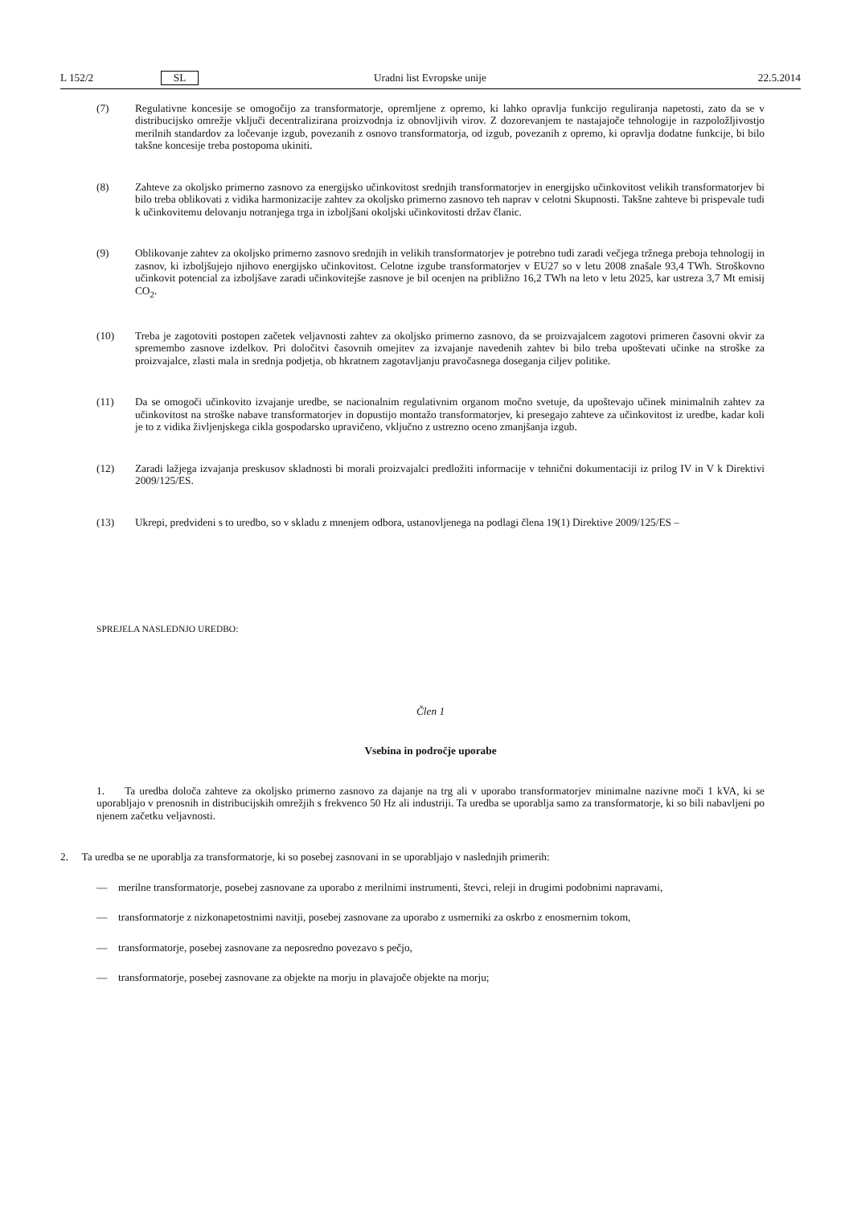L 152/2 SL Uradni list Evropske unije 22.5.2014
(7) Regulativne koncesije se omogočijo za transformatorje, opremljene z opremo, ki lahko opravlja funkcijo reguliranja napetosti, zato da se v distribucijsko omrežje vključi decentralizirana proizvodnja iz obnovljivih virov. Z dozorevanjem te nastajajoče tehnologije in razpoložljivostjo merilnih standardov za ločevanje izgub, povezanih z osnovo transformatorja, od izgub, povezanih z opremo, ki opravlja dodatne funkcije, bi bilo takšne koncesije treba postopoma ukiniti.
(8) Zahteve za okoljsko primerno zasnovo za energijsko učinkovitost srednjih transformatorjev in energijsko učinkovitost velikih transformatorjev bi bilo treba oblikovati z vidika harmonizacije zahtev za okoljsko primerno zasnovo teh naprav v celotni Skupnosti. Takšne zahteve bi prispevale tudi k učinkovitemu delovanju notranjega trga in izboljšani okoljski učinkovitosti držav članic.
(9) Oblikovanje zahtev za okoljsko primerno zasnovo srednjih in velikih transformatorjev je potrebno tudi zaradi večjega tržnega preboja tehnologij in zasnov, ki izboljšujejo njihovo energijsko učinkovitost. Celotne izgube transformatorjev v EU27 so v letu 2008 znašale 93,4 TWh. Stroškovno učinkovit potencial za izboljšave zaradi učinkovitejše zasnove je bil ocenjen na približno 16,2 TWh na leto v letu 2025, kar ustreza 3,7 Mt emisij CO<sub>2</sub>.
(10) Treba je zagotoviti postopen začetek veljavnosti zahtev za okoljsko primerno zasnovo, da se proizvajalcem zagotovi primeren časovni okvir za spremembo zasnove izdelkov. Pri določitvi časovnih omejitev za izvajanje navedenih zahtev bi bilo treba upoštevati učinke na stroške za proizvajalce, zlasti mala in srednja podjetja, ob hkratnem zagotavljanju pravočasnega doseganja ciljev politike.
(11) Da se omogoči učinkovito izvajanje uredbe, se nacionalnim regulativnim organom močno svetuje, da upoštevajo učinek minimalnih zahtev za učinkovitost na stroške nabave transformatorjev in dopustijo montažo transformatorjev, ki presegajo zahteve za učinkovitost iz uredbe, kadar koli je to z vidika življenjskega cikla gospodarsko upravičeno, vključno z ustrezno oceno zmanjšanja izgub.
(12) Zaradi lažjega izvajanja preskusov skladnosti bi morali proizvajalci predložiti informacije v tehnični dokumentaciji iz prilog IV in V k Direktivi 2009/125/ES.
(13) Ukrepi, predvideni s to uredbo, so v skladu z mnenjem odbora, ustanovljenega na podlagi člena 19(1) Direktive 2009/125/ES –
SPREJELA NASLEDNJO UREDBO:
Člen 1
Vsebina in področje uporabe
1. Ta uredba določa zahteve za okoljsko primerno zasnovo za dajanje na trg ali v uporabo transformatorjev minimalne nazivne moči 1 kVA, ki se uporabljajo v prenosnih in distribucijskih omrežjih s frekvenco 50 Hz ali industriji. Ta uredba se uporablja samo za transformatorje, ki so bili nabavljeni po njenem začetku veljavnosti.
2. Ta uredba se ne uporablja za transformatorje, ki so posebej zasnovani in se uporabljajo v naslednjih primerih:
— merilne transformatorje, posebej zasnovane za uporabo z merilnimi instrumenti, števci, releji in drugimi podobnimi napravami,
— transformatorje z nizkonapetostnimi navitji, posebej zasnovane za uporabo z usmerniki za oskrbo z enosmernim tokom,
— transformatorje, posebej zasnovane za neposredno povezavo s pečjo,
— transformatorje, posebej zasnovane za objekte na morju in plavajoče objekte na morju;